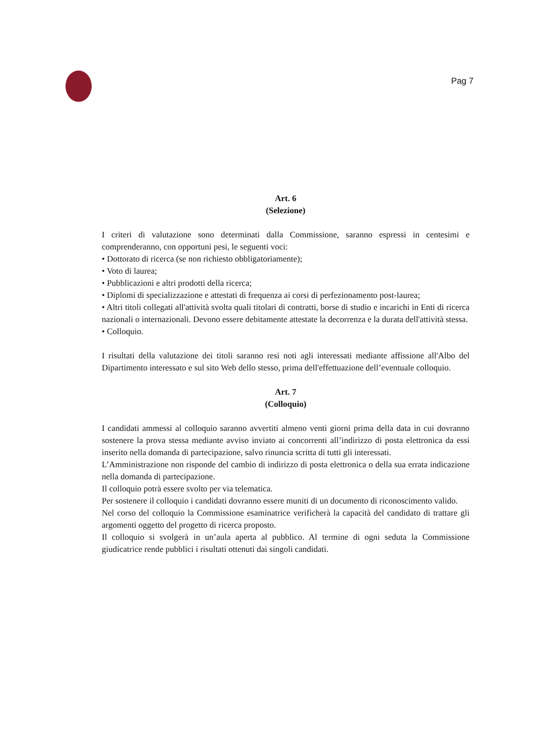Pag 7
Art. 6
(Selezione)
I criteri di valutazione sono determinati dalla Commissione, saranno espressi in centesimi e comprenderanno, con opportuni pesi, le seguenti voci:
• Dottorato di ricerca (se non richiesto obbligatoriamente);
• Voto di laurea;
• Pubblicazioni e altri prodotti della ricerca;
• Diplomi di specializzazione e attestati di frequenza ai corsi di perfezionamento post-laurea;
• Altri titoli collegati all'attività svolta quali titolari di contratti, borse di studio e incarichi in Enti di ricerca nazionali o internazionali. Devono essere debitamente attestate la decorrenza e la durata dell'attività stessa.
• Colloquio.
I risultati della valutazione dei titoli saranno resi noti agli interessati mediante affissione all'Albo del Dipartimento interessato e sul sito Web dello stesso, prima dell'effettuazione dell’eventuale colloquio.
Art. 7
(Colloquio)
I candidati ammessi al colloquio saranno avvertiti almeno venti giorni prima della data in cui dovranno sostenere la prova stessa mediante avviso inviato ai concorrenti all’indirizzo di posta elettronica da essi inserito nella domanda di partecipazione, salvo rinuncia scritta di tutti gli interessati.
L’Amministrazione non risponde del cambio di indirizzo di posta elettronica o della sua errata indicazione nella domanda di partecipazione.
Il colloquio potrà essere svolto per via telematica.
Per sostenere il colloquio i candidati dovranno essere muniti di un documento di riconoscimento valido.
Nel corso del colloquio la Commissione esaminatrice verificherà la capacità del candidato di trattare gli argomenti oggetto del progetto di ricerca proposto.
Il colloquio si svolgerà in un’aula aperta al pubblico. Al termine di ogni seduta la Commissione giudicatrice rende pubblici i risultati ottenuti dai singoli candidati.